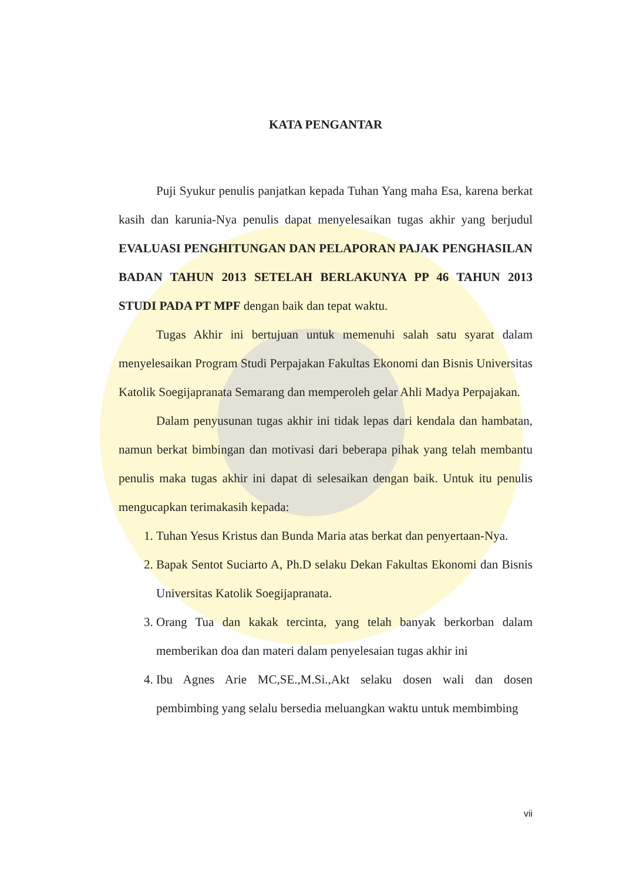KATA PENGANTAR
Puji Syukur penulis panjatkan kepada Tuhan Yang maha Esa, karena berkat kasih dan karunia-Nya penulis dapat menyelesaikan tugas akhir yang berjudul EVALUASI PENGHITUNGAN DAN PELAPORAN PAJAK PENGHASILAN BADAN TAHUN 2013 SETELAH BERLAKUNYA PP 46 TAHUN 2013 STUDI PADA PT MPF dengan baik dan tepat waktu.
Tugas Akhir ini bertujuan untuk memenuhi salah satu syarat dalam menyelesaikan Program Studi Perpajakan Fakultas Ekonomi dan Bisnis Universitas Katolik Soegijapranata Semarang dan memperoleh gelar Ahli Madya Perpajakan.
Dalam penyusunan tugas akhir ini tidak lepas dari kendala dan hambatan, namun berkat bimbingan dan motivasi dari beberapa pihak yang telah membantu penulis maka tugas akhir ini dapat di selesaikan dengan baik. Untuk itu penulis mengucapkan terimakasih kepada:
1. Tuhan Yesus Kristus dan Bunda Maria atas berkat dan penyertaan-Nya.
2. Bapak Sentot Suciarto A, Ph.D selaku Dekan Fakultas Ekonomi dan Bisnis Universitas Katolik Soegijapranata.
3. Orang Tua dan kakak tercinta, yang telah banyak berkorban dalam memberikan doa dan materi dalam penyelesaian tugas akhir ini
4. Ibu Agnes Arie MC,SE.,M.Si.,Akt selaku dosen wali dan dosen pembimbing yang selalu bersedia meluangkan waktu untuk membimbing
vii